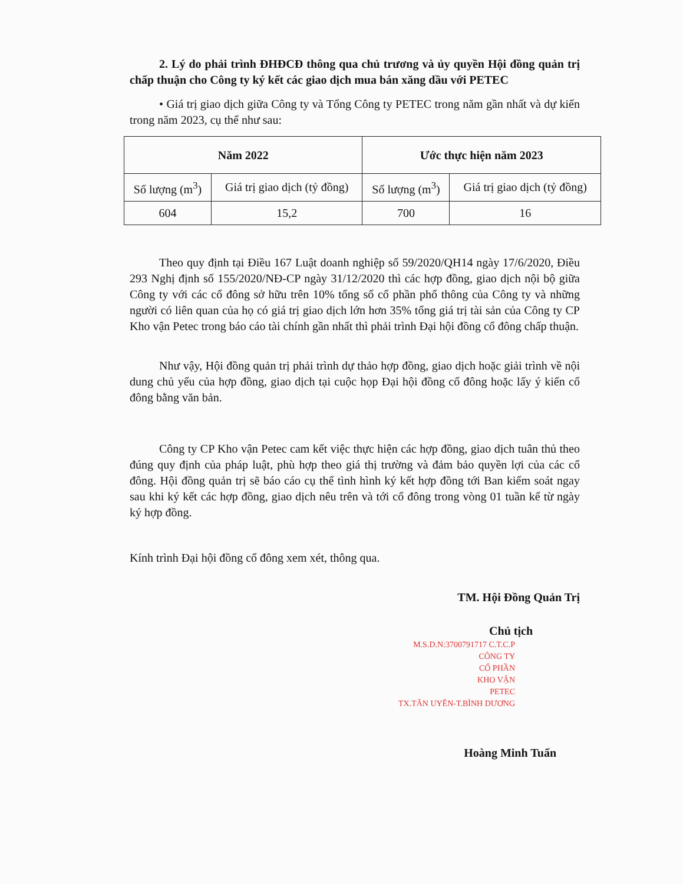2. Lý do phải trình ĐHĐCĐ thông qua chủ trương và ủy quyền Hội đồng quản trị chấp thuận cho Công ty ký kết các giao dịch mua bán xăng dầu với PETEC
• Giá trị giao dịch giữa Công ty và Tổng Công ty PETEC trong năm gần nhất và dự kiến trong năm 2023, cụ thể như sau:
| Năm 2022 | | Ước thực hiện năm 2023 | |
| --- | --- | --- | --- |
| Số lượng (m<sup>3</sup>) | Giá trị giao dịch (tỷ đồng) | Số lượng (m<sup>3</sup>) | Giá trị giao dịch (tỷ đồng) |
| 604 | 15,2 | 700 | 16 |
Theo quy định tại Điều 167 Luật doanh nghiệp số 59/2020/QH14 ngày 17/6/2020, Điều 293 Nghị định số 155/2020/NĐ-CP ngày 31/12/2020 thì các hợp đồng, giao dịch nội bộ giữa Công ty với các cổ đông sở hữu trên 10% tổng số cổ phần phổ thông của Công ty và những người có liên quan của họ có giá trị giao dịch lớn hơn 35% tổng giá trị tài sản của Công ty CP Kho vận Petec trong báo cáo tài chính gần nhất thì phải trình Đại hội đồng cổ đông chấp thuận.
Như vậy, Hội đồng quản trị phải trình dự thảo hợp đồng, giao dịch hoặc giải trình về nội dung chủ yếu của hợp đồng, giao dịch tại cuộc họp Đại hội đồng cổ đông hoặc lấy ý kiến cổ đông bằng văn bản.
Công ty CP Kho vận Petec cam kết việc thực hiện các hợp đồng, giao dịch tuân thủ theo đúng quy định của pháp luật, phù hợp theo giá thị trường và đảm bảo quyền lợi của các cổ đông. Hội đồng quản trị sẽ báo cáo cụ thể tình hình ký kết hợp đồng tới Ban kiểm soát ngay sau khi ký kết các hợp đồng, giao dịch nêu trên và tới cổ đông trong vòng 01 tuần kể từ ngày ký hợp đồng.
Kính trình Đại hội đồng cổ đông xem xét, thông qua.
TM. Hội Đồng Quản Trị
Chủ tịch
M.S.D.N:3700791717 C.T.C.P
CÔNG TY
CỔ PHẦN
KHO VẬN
PETEC
TX.TÂN UYÊN-T.BÌNH DƯƠNG
Hoàng Minh Tuấn